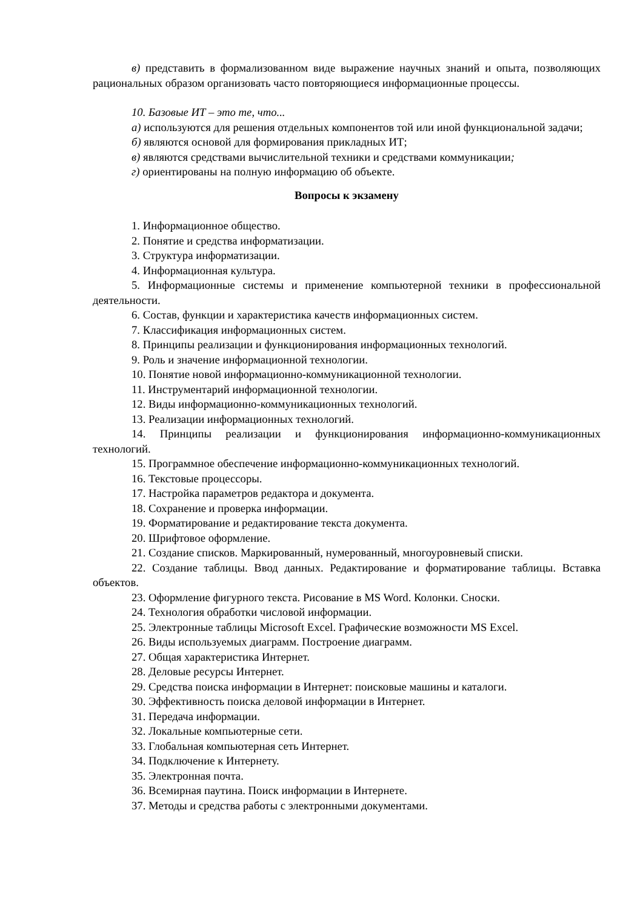в) представить в формализованном виде выражение научных знаний и опыта, позволяющих рациональных образом организовать часто повторяющиеся информационные процессы.
10. Базовые ИТ – это те, что...
а) используются для решения отдельных компонентов той или иной функциональной задачи;
б) являются основой для формирования прикладных ИТ;
в) являются средствами вычислительной техники и средствами коммуникации;
г) ориентированы на полную информацию об объекте.
Вопросы к экзамену
1. Информационное общество.
2. Понятие и средства информатизации.
3. Структура информатизации.
4. Информационная культура.
5. Информационные системы и применение компьютерной техники в профессиональной деятельности.
6. Состав, функции и характеристика качеств информационных систем.
7. Классификация информационных систем.
8. Принципы реализации и функционирования информационных технологий.
9. Роль и значение информационной технологии.
10. Понятие новой информационно-коммуникационной технологии.
11. Инструментарий информационной технологии.
12. Виды информационно-коммуникационных технологий.
13. Реализации информационных технологий.
14. Принципы реализации и функционирования информационно-коммуникационных технологий.
15. Программное обеспечение информационно-коммуникационных технологий.
16. Текстовые процессоры.
17. Настройка параметров редактора и документа.
18. Сохранение и проверка информации.
19. Форматирование и редактирование текста документа.
20. Шрифтовое оформление.
21. Создание списков. Маркированный, нумерованный, многоуровневый списки.
22. Создание таблицы. Ввод данных. Редактирование и форматирование таблицы. Вставка объектов.
23. Оформление фигурного текста. Рисование в MS Word. Колонки. Сноски.
24. Технология обработки числовой информации.
25. Электронные таблицы Microsoft Excel. Графические возможности MS Excel.
26. Виды используемых диаграмм. Построение диаграмм.
27. Общая характеристика Интернет.
28. Деловые ресурсы Интернет.
29. Средства поиска информации в Интернет: поисковые машины и каталоги.
30. Эффективность поиска деловой информации в Интернет.
31. Передача информации.
32. Локальные компьютерные сети.
33. Глобальная компьютерная сеть Интернет.
34. Подключение к Интернету.
35. Электронная почта.
36. Всемирная паутина. Поиск информации в Интернете.
37. Методы и средства работы с электронными документами.